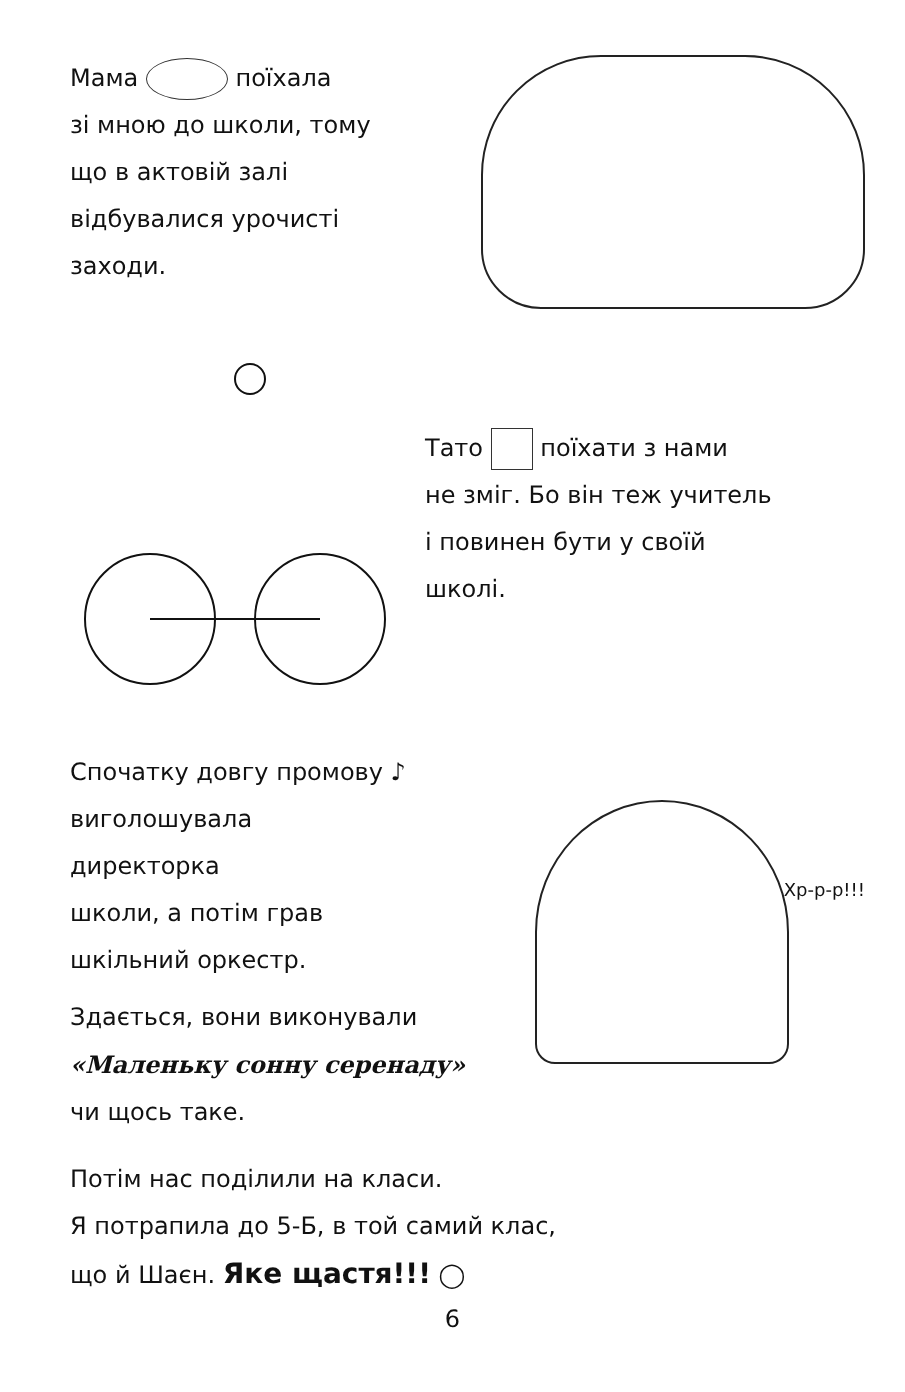Мама поїхала
зі мною до школи, тому
що в актовій залі
відбувалися урочисті
заходи.
Тато поїхати з нами
не зміг. Бо він теж учитель
і повинен бути у своїй
школі.
Спочатку довгу промову ♪
виголошувала
директорка
школи, а потім грав
шкільний оркестр.
Здається, вони виконували
«Маленьку сонну серенаду»
чи щось таке.
Хр-р-р!!!
Потім нас поділили на класи.
Я потрапила до 5-Б, в той самий клас,
що й Шаєн. Яке щастя!!! ◯
6